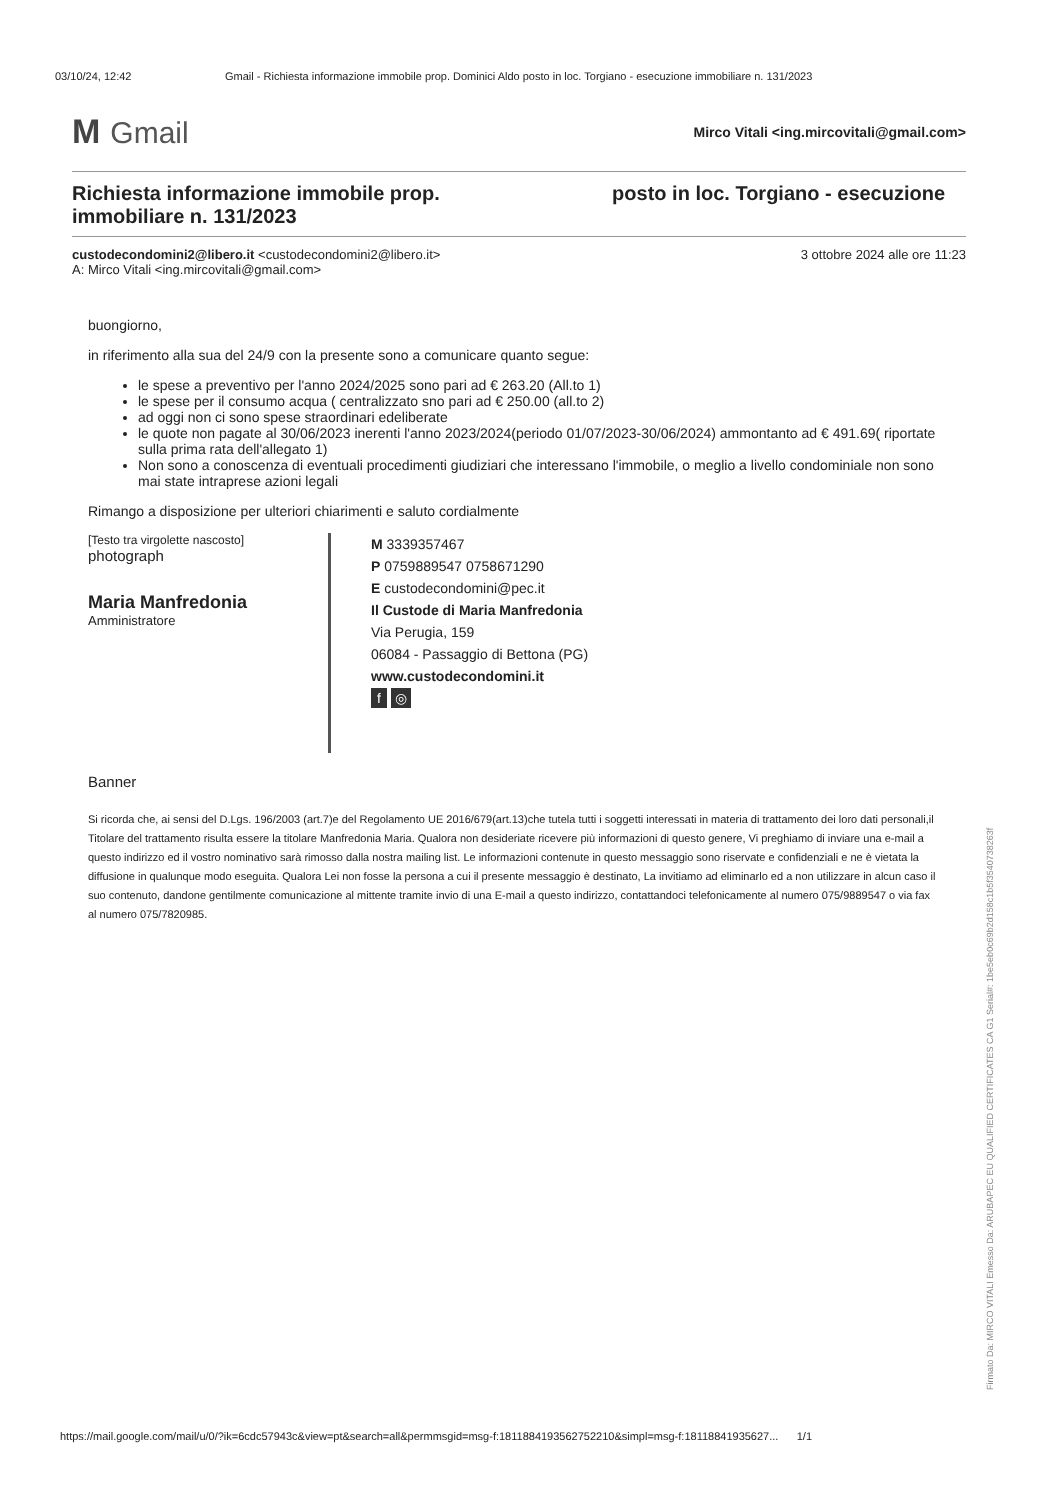03/10/24, 12:42 Gmail - Richiesta informazione immobile prop. Dominici Aldo posto in loc. Torgiano - esecuzione immobiliare n. 131/2023
M Gmail
Mirco Vitali <ing.mircovitali@gmail.com>
Richiesta informazione immobile prop. posto in loc. Torgiano - esecuzione immobiliare n. 131/2023
custodecondomini2@libero.it <custodecondomini2@libero.it>
A: Mirco Vitali <ing.mircovitali@gmail.com>
3 ottobre 2024 alle ore 11:23
buongiorno,
in riferimento alla sua del 24/9 con la presente sono a comunicare quanto segue:
le spese a preventivo per l'anno 2024/2025 sono pari ad € 263.20 (All.to 1)
le spese per il consumo acqua ( centralizzato sno pari ad € 250.00 (all.to 2)
ad oggi non ci sono spese straordinari edeliberate
le quote non pagate al 30/06/2023 inerenti l'anno 2023/2024(periodo 01/07/2023-30/06/2024) ammontanto ad € 491.69( riportate sulla prima rata dell'allegato 1)
Non sono a conoscenza di eventuali procedimenti giudiziari che interessano l'immobile, o meglio a livello condominiale non sono mai state intraprese azioni legali
Rimango a disposizione per ulteriori chiarimenti e saluto cordialmente
[Testo tra virgolette nascosto]
photograph
Maria Manfredonia
Amministratore
M 3339357467
P 0759889547 0758671290
E custodecondomini@pec.it
Il Custode di Maria Manfredonia
Via Perugia, 159
06084 - Passaggio di Bettona (PG)
www.custodecondomini.it
f ◎
Banner
Si ricorda che, ai sensi del D.Lgs. 196/2003 (art.7)e del Regolamento UE 2016/679(art.13)che tutela tutti i soggetti interessati in materia di trattamento dei loro dati personali,il Titolare del trattamento risulta essere la titolare Manfredonia Maria. Qualora non desideriate ricevere più informazioni di questo genere, Vi preghiamo di inviare una e-mail a questo indirizzo ed il vostro nominativo sarà rimosso dalla nostra mailing list. Le informazioni contenute in questo messaggio sono riservate e confidenziali e ne è vietata la diffusione in qualunque modo eseguita. Qualora Lei non fosse la persona a cui il presente messaggio è destinato, La invitiamo ad eliminarlo ed a non utilizzare in alcun caso il suo contenuto, dandone gentilmente comunicazione al mittente tramite invio di una E-mail a questo indirizzo, contattandoci telefonicamente al numero 075/9889547 o via fax al numero 075/7820985.
Firmato Da: MIRCO VITALI Emesso Da: ARUBAPEC EU QUALIFIED CERTIFICATES CA G1 Serial#: 1be5eb0c69b2d158c1b5f35407382​63f
https://mail.google.com/mail/u/0/?ik=6cdc57943c&view=pt&search=all&permmsgid=msg-f:1811884193562752210&simpl=msg-f:18118841935627... 1/1